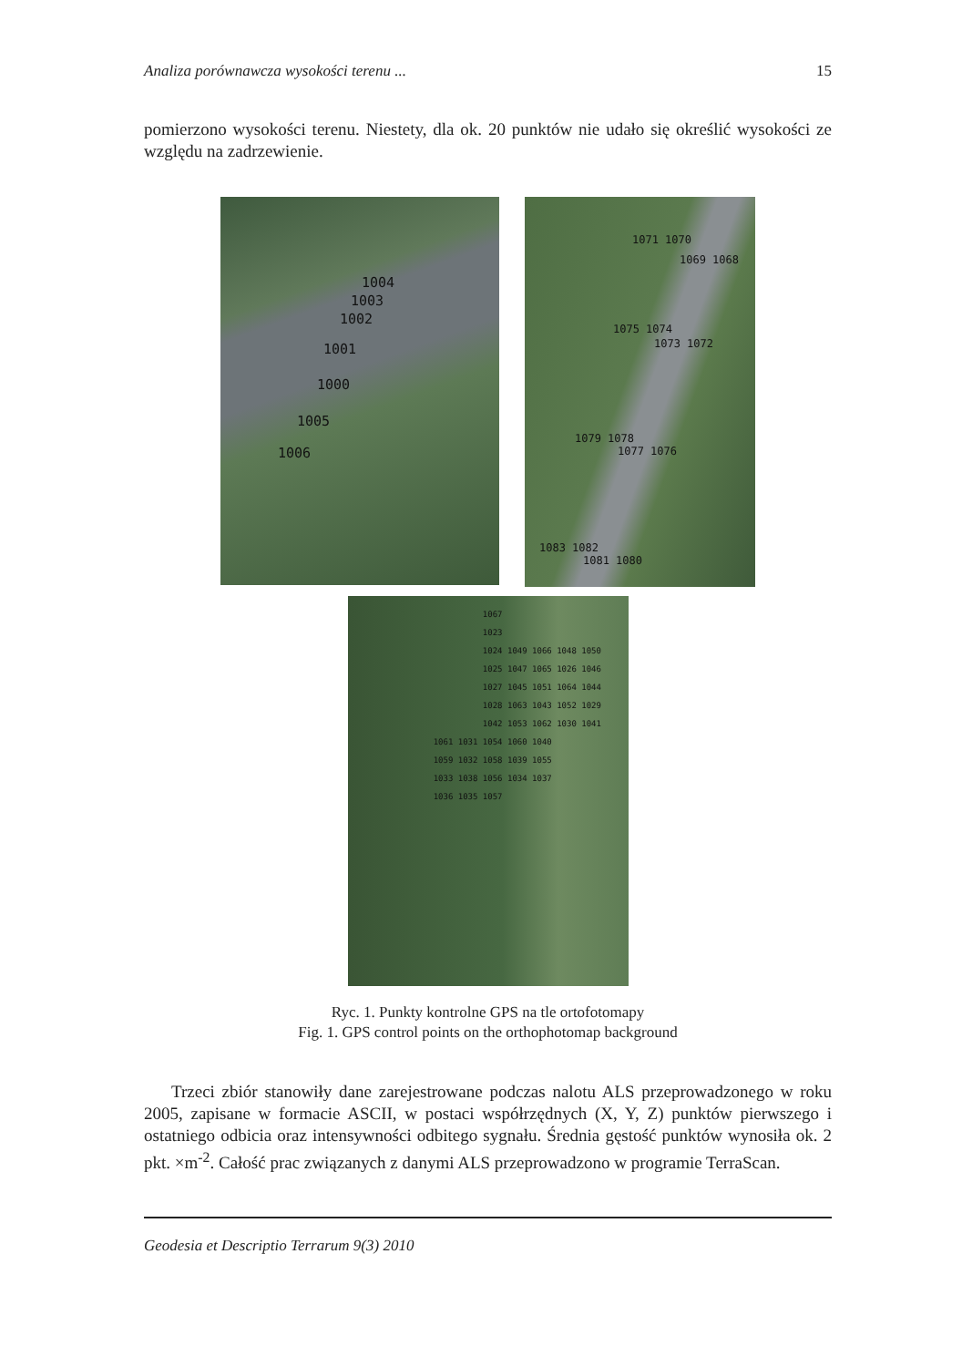Analiza porównawcza wysokości terenu ... 15
pomierzono wysokości terenu. Niestety, dla ok. 20 punktów nie udało się określić wysokości ze względu na zadrzewienie.
1004
1003
1002
1001
1000
1005
1006
1071 1070
1069 1068
1075 1074
1073 1072
1079 1078
1077 1076
1083 1082
1081 1080
1067 1023 1024 1049 1066 1048 1050 1025 1047 1065 1026 1046 1027 1045 1051 1064 1044 1028 1063 1043 1052 1029 1042 1053 1062 1030 1041 1061 1031 1054 1060 1040 1059 1032 1058 1039 1055 1033 1038 1056 1034 1037 1036 1035 1057
Ryc. 1. Punkty kontrolne GPS na tle ortofotomapy
Fig. 1. GPS control points on the orthophotomap background
Trzeci zbiór stanowiły dane zarejestrowane podczas nalotu ALS przeprowadzonego w roku 2005, zapisane w formacie ASCII, w postaci współrzędnych (X, Y, Z) punktów pierwszego i ostatniego odbicia oraz intensywności odbitego sygnału. Średnia gęstość punktów wynosiła ok. 2 pkt. ×m<sup>-2</sup>. Całość prac związanych z danymi ALS przeprowadzono w programie TerraScan.
Geodesia et Descriptio Terrarum 9(3) 2010